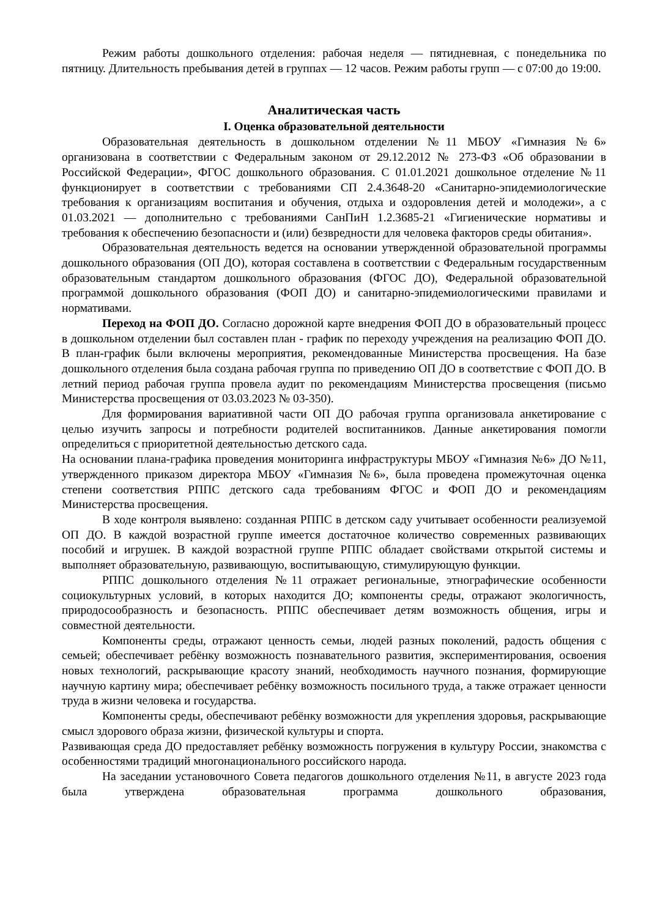Режим работы дошкольного отделения: рабочая неделя — пятидневная, с понедельника по пятницу. Длительность пребывания детей в группах — 12 часов. Режим работы групп — с 07:00 до 19:00.
Аналитическая часть
I. Оценка образовательной деятельности
Образовательная деятельность в дошкольном отделении №11 МБОУ «Гимназия №6» организована в соответствии с Федеральным законом от 29.12.2012 № 273-ФЗ «Об образовании в Российской Федерации», ФГОС дошкольного образования. С 01.01.2021 дошкольное отделение №11 функционирует в соответствии с требованиями СП 2.4.3648-20 «Санитарно-эпидемиологические требования к организациям воспитания и обучения, отдыха и оздоровления детей и молодежи», а с 01.03.2021 — дополнительно с требованиями СанПиН 1.2.3685-21 «Гигиенические нормативы и требования к обеспечению безопасности и (или) безвредности для человека факторов среды обитания».
Образовательная деятельность ведется на основании утвержденной образовательной программы дошкольного образования (ОП ДО), которая составлена в соответствии с Федеральным государственным образовательным стандартом дошкольного образования (ФГОС ДО), Федеральной образовательной программой дошкольного образования (ФОП ДО) и санитарно-эпидемиологическими правилами и нормативами.
Переход на ФОП ДО. Согласно дорожной карте внедрения ФОП ДО в образовательный процесс в дошкольном отделении был составлен план - график по переходу учреждения на реализацию ФОП ДО. В план-график были включены мероприятия, рекомендованные Министерства просвещения. На базе дошкольного отделения была создана рабочая группа по приведению ОП ДО в соответствие с ФОП ДО. В летний период рабочая группа провела аудит по рекомендациям Министерства просвещения (письмо Министерства просвещения от 03.03.2023 № 03-350).
Для формирования вариативной части ОП ДО рабочая группа организовала анкетирование с целью изучить запросы и потребности родителей воспитанников. Данные анкетирования помогли определиться с приоритетной деятельностью детского сада.
На основании плана-графика проведения мониторинга инфраструктуры МБОУ «Гимназия №6» ДО №11, утвержденного приказом директора МБОУ «Гимназия №6», была проведена промежуточная оценка степени соответствия РППС детского сада требованиям ФГОС и ФОП ДО и рекомендациям Министерства просвещения.
В ходе контроля выявлено: созданная РППС в детском саду учитывает особенности реализуемой ОП ДО. В каждой возрастной группе имеется достаточное количество современных развивающих пособий и игрушек. В каждой возрастной группе РППС обладает свойствами открытой системы и выполняет образовательную, развивающую, воспитывающую, стимулирующую функции.
РППС дошкольного отделения №11 отражает региональные, этнографические особенности социокультурных условий, в которых находится ДО; компоненты среды, отражают экологичность, природосообразность и безопасность. РППС обеспечивает детям возможность общения, игры и совместной деятельности.
Компоненты среды, отражают ценность семьи, людей разных поколений, радость общения с семьей; обеспечивает ребёнку возможность познавательного развития, экспериментирования, освоения новых технологий, раскрывающие красоту знаний, необходимость научного познания, формирующие научную картину мира; обеспечивает ребёнку возможность посильного труда, а также отражает ценности труда в жизни человека и государства.
Компоненты среды, обеспечивают ребёнку возможности для укрепления здоровья, раскрывающие смысл здорового образа жизни, физической культуры и спорта.
Развивающая среда ДО предоставляет ребёнку возможность погружения в культуру России, знакомства с особенностями традиций многонационального российского народа.
На заседании установочного Совета педагогов дошкольного отделения №11, в августе 2023 года была утверждена образовательная программа дошкольного образования,